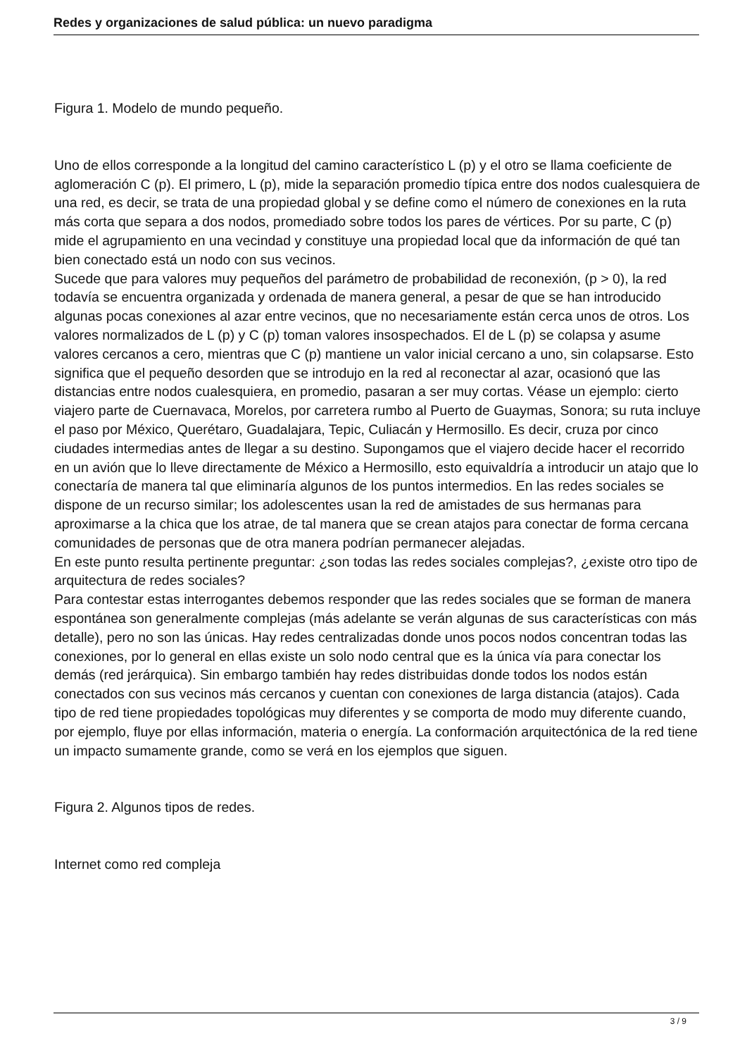Redes y organizaciones de salud pública: un nuevo paradigma
Figura 1. Modelo de mundo pequeño.
Uno de ellos corresponde a la longitud del camino característico L (p) y el otro se llama coeficiente de aglomeración C (p). El primero, L (p), mide la separación promedio típica entre dos nodos cualesquiera de una red, es decir, se trata de una propiedad global y se define como el número de conexiones en la ruta más corta que separa a dos nodos, promediado sobre todos los pares de vértices. Por su parte, C (p) mide el agrupamiento en una vecindad y constituye una propiedad local que da información de qué tan bien conectado está un nodo con sus vecinos.
Sucede que para valores muy pequeños del parámetro de probabilidad de reconexión, (p > 0), la red todavía se encuentra organizada y ordenada de manera general, a pesar de que se han introducido algunas pocas conexiones al azar entre vecinos, que no necesariamente están cerca unos de otros. Los valores normalizados de L (p) y C (p) toman valores insospechados. El de L (p) se colapsa y asume valores cercanos a cero, mientras que C (p) mantiene un valor inicial cercano a uno, sin colapsarse. Esto significa que el pequeño desorden que se introdujo en la red al reconectar al azar, ocasionó que las distancias entre nodos cualesquiera, en promedio, pasaran a ser muy cortas. Véase un ejemplo: cierto viajero parte de Cuernavaca, Morelos, por carretera rumbo al Puerto de Guaymas, Sonora; su ruta incluye el paso por México, Querétaro, Guadalajara, Tepic, Culiacán y Hermosillo. Es decir, cruza por cinco ciudades intermedias antes de llegar a su destino. Supongamos que el viajero decide hacer el recorrido en un avión que lo lleve directamente de México a Hermosillo, esto equivaldría a introducir un atajo que lo conectaría de manera tal que eliminaría algunos de los puntos intermedios. En las redes sociales se dispone de un recurso similar; los adolescentes usan la red de amistades de sus hermanas para aproximarse a la chica que los atrae, de tal manera que se crean atajos para conectar de forma cercana comunidades de personas que de otra manera podrían permanecer alejadas.
En este punto resulta pertinente preguntar: ¿son todas las redes sociales complejas?, ¿existe otro tipo de arquitectura de redes sociales?
Para contestar estas interrogantes debemos responder que las redes sociales que se forman de manera espontánea son generalmente complejas (más adelante se verán algunas de sus características con más detalle), pero no son las únicas. Hay redes centralizadas donde unos pocos nodos concentran todas las conexiones, por lo general en ellas existe un solo nodo central que es la única vía para conectar los demás (red jerárquica). Sin embargo también hay redes distribuidas donde todos los nodos están conectados con sus vecinos más cercanos y cuentan con conexiones de larga distancia (atajos). Cada tipo de red tiene propiedades topológicas muy diferentes y se comporta de modo muy diferente cuando, por ejemplo, fluye por ellas información, materia o energía. La conformación arquitectónica de la red tiene un impacto sumamente grande, como se verá en los ejemplos que siguen.
Figura 2. Algunos tipos de redes.
Internet como red compleja
3 / 9